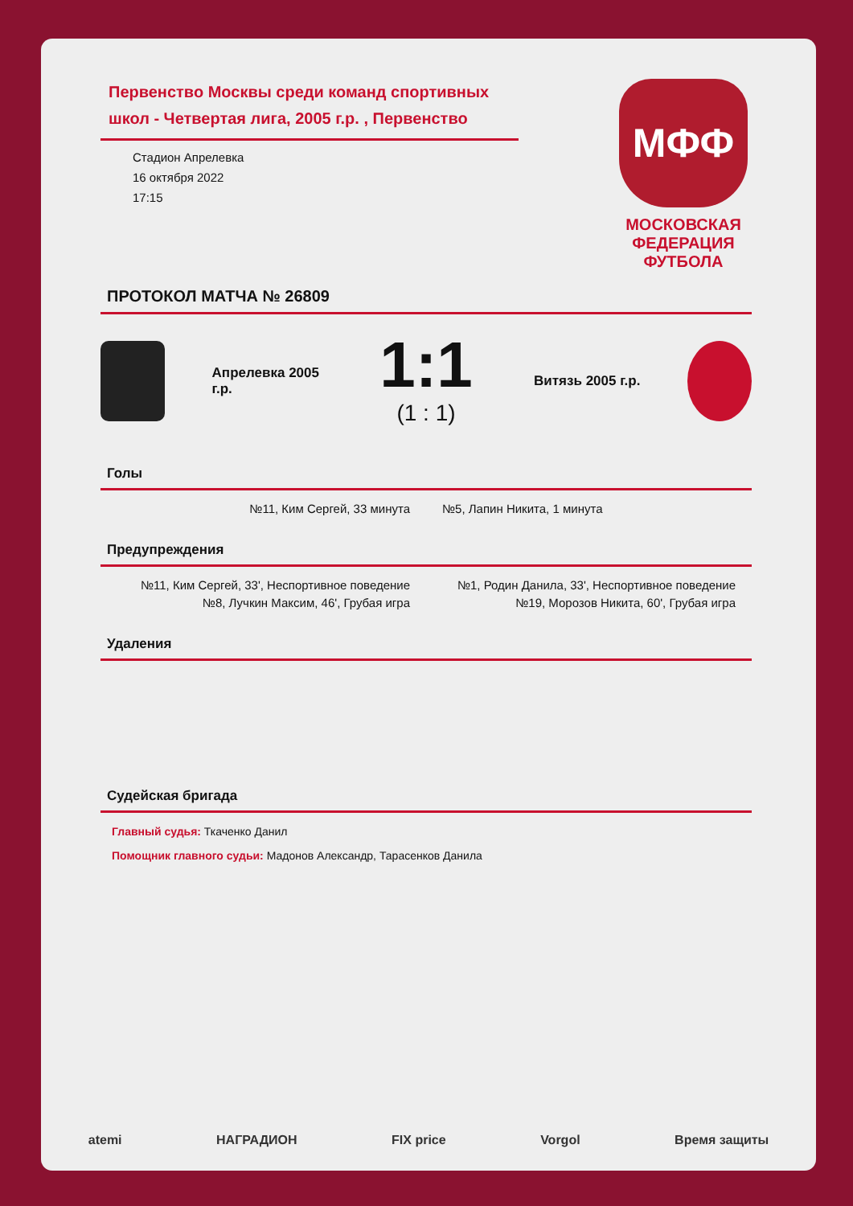Первенство Москвы среди команд спортивных школ - Четвертая лига, 2005 г.р. , Первенство
Стадион Апрелевка
16 октября 2022
17:15
МФФ
МОСКОВСКАЯ
ФЕДЕРАЦИЯ
ФУТБОЛА
ПРОТОКОЛ МАТЧА № 26809
Апрелевка 2005 г.р.
1:1
(1 : 1)
Витязь 2005 г.р.
Голы
№11, Ким Сергей, 33 минута №5, Лапин Никита, 1 минута
Предупреждения
№11, Ким Сергей, 33', Неспортивное поведение
№8, Лучкин Максим, 46', Грубая игра
№1, Родин Данила, 33', Неспортивное поведение
№19, Морозов Никита, 60', Грубая игра
Удаления
Судейская бригада
Главный судья: Ткаченко Данил
Помощник главного судьи: Мадонов Александр, Тарасенков Данила
atemi НАГРАДИОН FIX price Vorgol Время защиты